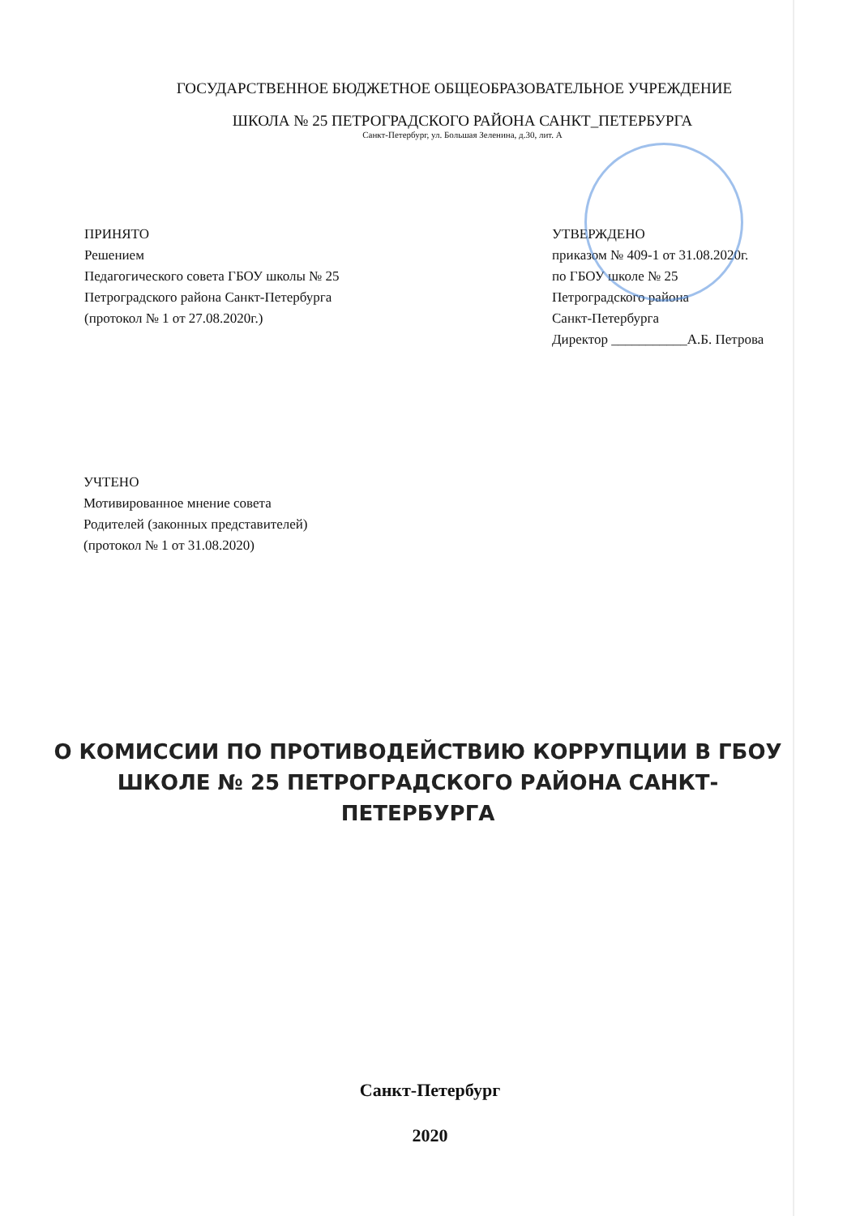ГОСУДАРСТВЕННОЕ БЮДЖЕТНОЕ ОБЩЕОБРАЗОВАТЕЛЬНОЕ УЧРЕЖДЕНИЕ
ШКОЛА № 25 ПЕТРОГРАДСКОГО РАЙОНА САНКТ_ПЕТЕРБУРГА
Санкт-Петербург, ул. Большая Зеленина, д.30, лит. А
ПРИНЯТО
Решением
Педагогического совета ГБОУ школы № 25
Петроградского района Санкт-Петербурга
(протокол № 1 от 27.08.2020г.)
УТВЕРЖДЕНО
приказом № 409-1 от 31.08.2020г.
по ГБОУ школе № 25
Петроградского района
Санкт-Петербурга
Директор ___________А.Б. Петрова
УЧТЕНО
Мотивированное мнение совета
Родителей (законных представителей)
(протокол № 1 от 31.08.2020)
О КОМИССИИ ПО ПРОТИВОДЕЙСТВИЮ КОРРУПЦИИ В ГБОУ ШКОЛЕ № 25 ПЕТРОГРАДСКОГО РАЙОНА САНКТ-ПЕТЕРБУРГА
Санкт-Петербург
2020